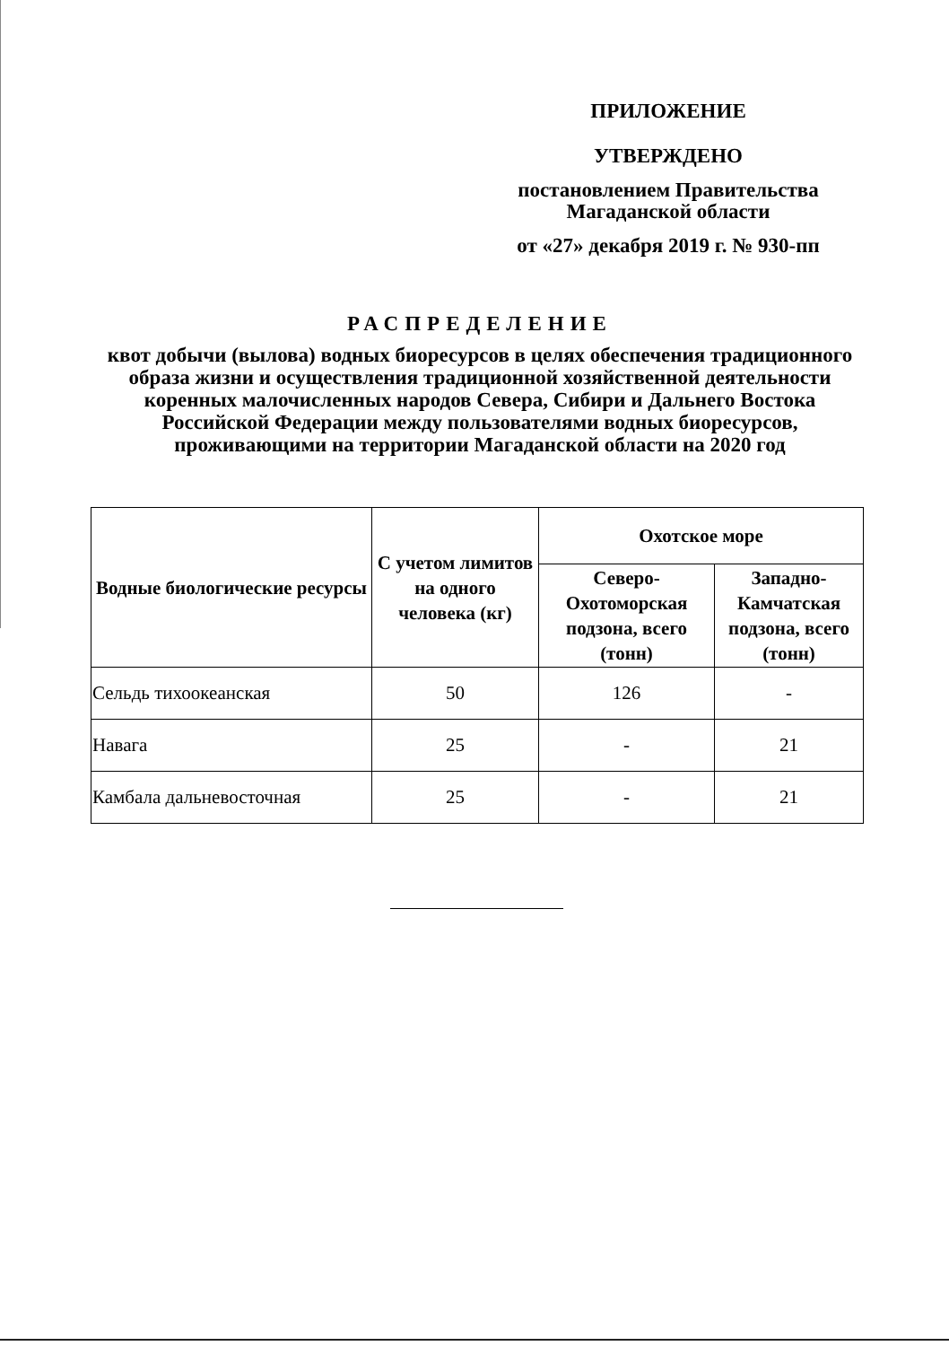ПРИЛОЖЕНИЕ
УТВЕРЖДЕНО
постановлением Правительства
Магаданской области
от «27» декабря 2019 г. № 930-пп
РАСПРЕДЕЛЕНИЕ
квот добычи (вылова) водных биоресурсов в целях обеспечения традиционного образа жизни и осуществления традиционной хозяйственной деятельности коренных малочисленных народов Севера, Сибири и Дальнего Востока Российской Федерации между пользователями водных биоресурсов, проживающими на территории Магаданской области на 2020 год
| Водные биологические ресурсы | С учетом лимитов на одного человека (кг) | Охотское море | |
| --- | --- | --- | --- |
| | | Северо-Охотоморская подзона, всего (тонн) | Западно-Камчатская подзона, всего (тонн) |
| Сельдь тихоокеанская | 50 | 126 | - |
| Навага | 25 | - | 21 |
| Камбала дальневосточная | 25 | - | 21 |